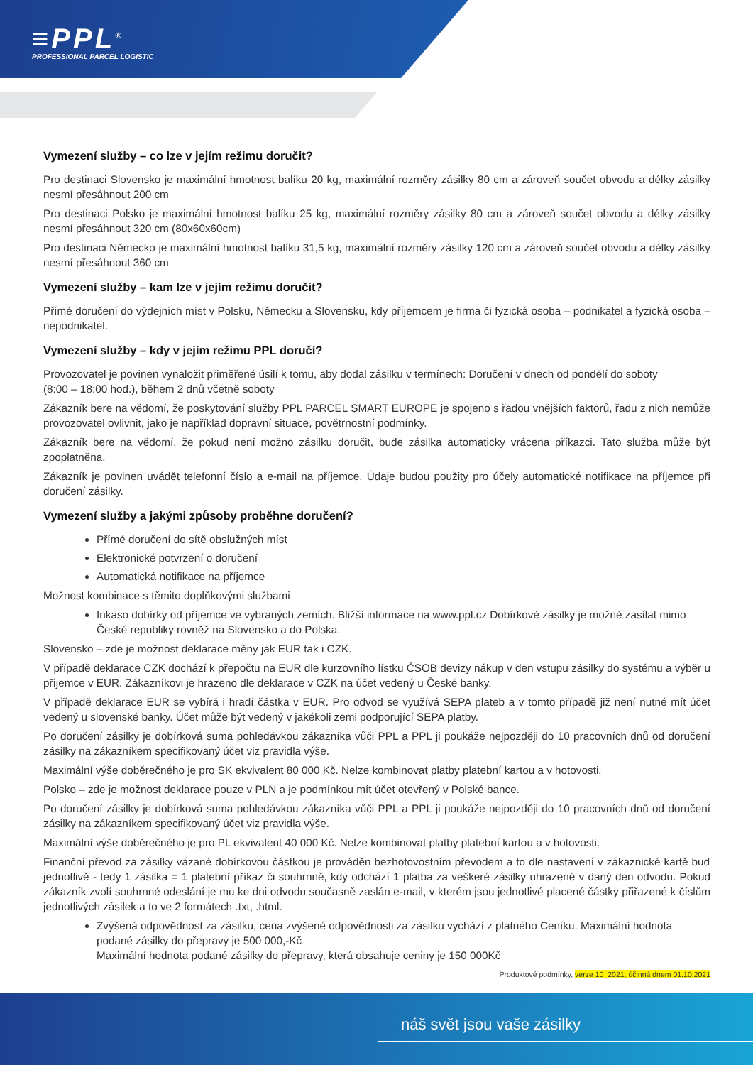≡PPL<sup>®</sup>
PROFESSIONAL PARCEL LOGISTIC
Vymezení služby – co lze v jejím režimu doručit?
Pro destinaci Slovensko je maximální hmotnost balíku 20 kg, maximální rozměry zásilky 80 cm a zároveň součet obvodu a délky zásilky nesmí přesáhnout 200 cm
Pro destinaci Polsko je maximální hmotnost balíku 25 kg, maximální rozměry zásilky 80 cm a zároveň součet obvodu a délky zásilky nesmí přesáhnout 320 cm (80x60x60cm)
Pro destinaci Německo je maximální hmotnost balíku 31,5 kg, maximální rozměry zásilky 120 cm a zároveň součet obvodu a délky zásilky nesmí přesáhnout 360 cm
Vymezení služby – kam lze v jejím režimu doručit?
Přímé doručení do výdejních míst v Polsku, Německu a Slovensku, kdy příjemcem je firma či fyzická osoba – podnikatel a fyzická osoba – nepodnikatel.
Vymezení služby – kdy v jejím režimu PPL doručí?
Provozovatel je povinen vynaložit přiměřené úsilí k tomu, aby dodal zásilku v termínech: Doručení v dnech od pondělí do soboty
(8:00 – 18:00 hod.), během 2 dnů včetně soboty
Zákazník bere na vědomí, že poskytování služby PPL PARCEL SMART EUROPE je spojeno s řadou vnějších faktorů, řadu z nich nemůže provozovatel ovlivnit, jako je například dopravní situace, povětrnostní podmínky.
Zákazník bere na vědomí, že pokud není možno zásilku doručit, bude zásilka automaticky vrácena příkazci. Tato služba může být zpoplatněna.
Zákazník je povinen uvádět telefonní číslo a e-mail na příjemce. Údaje budou použity pro účely automatické notifikace na příjemce při doručení zásilky.
Vymezení služby a jakými způsoby proběhne doručení?
Přímé doručení do sítě obslužných míst
Elektronické potvrzení o doručení
Automatická notifikace na příjemce
Možnost kombinace s těmito doplňkovými službami
Inkaso dobírky od příjemce ve vybraných zemích. Bližší informace na www.ppl.cz Dobírkové zásilky je možné zasílat mimo České republiky rovněž na Slovensko a do Polska.
Slovensko – zde je možnost deklarace měny jak EUR tak i CZK.
V případě deklarace CZK dochází k přepočtu na EUR dle kurzovního lístku ČSOB devizy nákup v den vstupu zásilky do systému a výběr u příjemce v EUR. Zákazníkovi je hrazeno dle deklarace v CZK na účet vedený u České banky.
V případě deklarace EUR se vybírá i hradí částka v EUR. Pro odvod se využívá SEPA plateb a v tomto případě již není nutné mít účet vedený u slovenské banky. Účet může být vedený v jakékoli zemi podporující SEPA platby.
Po doručení zásilky je dobírková suma pohledávkou zákazníka vůči PPL a PPL ji poukáže nejpozději do 10 pracovních dnů od doručení zásilky na zákazníkem specifikovaný účet viz pravidla výše.
Maximální výše doběrečného je pro SK ekvivalent 80 000 Kč. Nelze kombinovat platby platební kartou a v hotovosti.
Polsko – zde je možnost deklarace pouze v PLN a je podmínkou mít účet otevřený v Polské bance.
Po doručení zásilky je dobírková suma pohledávkou zákazníka vůči PPL a PPL ji poukáže nejpozději do 10 pracovních dnů od doručení zásilky na zákazníkem specifikovaný účet viz pravidla výše.
Maximální výše doběrečného je pro PL ekvivalent 40 000 Kč. Nelze kombinovat platby platební kartou a v hotovosti.
Finanční převod za zásilky vázané dobírkovou částkou je prováděn bezhotovostním převodem a to dle nastavení v zákaznické kartě buď jednotlivě - tedy 1 zásilka = 1 platební příkaz či souhrnně, kdy odchází 1 platba za veškeré zásilky uhrazené v daný den odvodu. Pokud zákazník zvolí souhrnné odeslání je mu ke dni odvodu současně zaslán e-mail, v kterém jsou jednotlivé placené částky přiřazené k číslům jednotlivých zásilek a to ve 2 formátech .txt, .html.
Zvýšená odpovědnost za zásilku, cena zvýšené odpovědnosti za zásilku vychází z platného Ceníku. Maximální hodnota podané zásilky do přepravy je 500 000,-Kč
Maximální hodnota podané zásilky do přepravy, která obsahuje ceniny je 150 000Kč
Produktové podmínky, verze 10_2021, účinná dnem 01.10.2021
náš svět jsou vaše zásilky